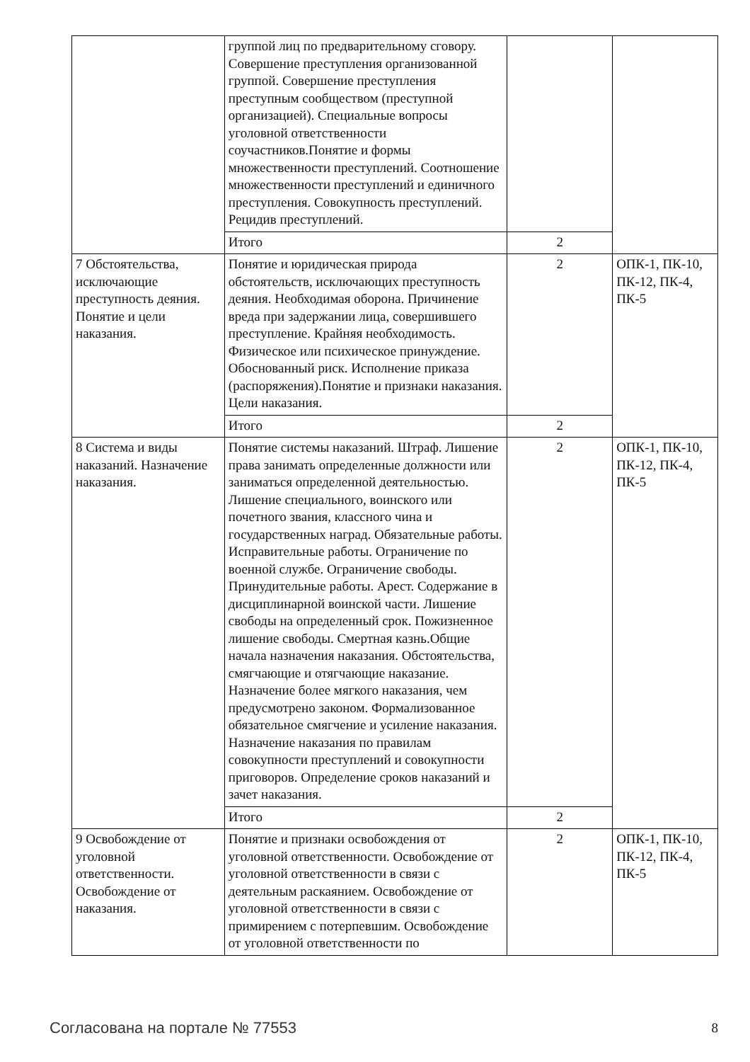| | группой лиц по предварительному сговору. Совершение преступления организованной группой. Совершение преступления преступным сообществом (преступной организацией). Специальные вопросы уголовной ответственности соучастников.Понятие и формы множественности преступлений. Соотношение множественности преступлений и единичного преступления. Совокупность преступлений. Рецидив преступлений. | | |
| | Итого | 2 | |
| 7 Обстоятельства, исключающие преступность деяния. Понятие и цели наказания. | Понятие и юридическая природа обстоятельств, исключающих преступность деяния. Необходимая оборона. Причинение вреда при задержании лица, совершившего преступление. Крайняя необходимость. Физическое или психическое принуждение. Обоснованный риск. Исполнение приказа (распоряжения).Понятие и признаки наказания. Цели наказания. | 2 | ОПК-1, ПК-10, ПК-12, ПК-4, ПК-5 |
| | Итого | 2 | |
| 8 Система и виды наказаний. Назначение наказания. | Понятие системы наказаний. Штраф. Лишение права занимать определенные должности или заниматься определенной деятельностью. Лишение специального, воинского или почетного звания, классного чина и государственных наград. Обязательные работы. Исправительные работы. Ограничение по военной службе. Ограничение свободы. Принудительные работы. Арест. Содержание в дисциплинарной воинской части. Лишение свободы на определенный срок. Пожизненное лишение свободы. Смертная казнь.Общие начала назначения наказания. Обстоятельства, смягчающие и отягчающие наказание. Назначение более мягкого наказания, чем предусмотрено законом. Формализованное обязательное смягчение и усиление наказания. Назначение наказания по правилам совокупности преступлений и совокупности приговоров. Определение сроков наказаний и зачет наказания. | 2 | ОПК-1, ПК-10, ПК-12, ПК-4, ПК-5 |
| | Итого | 2 | |
| 9 Освобождение от уголовной ответственности. Освобождение от наказания. | Понятие и признаки освобождения от уголовной ответственности. Освобождение от уголовной ответственности в связи с деятельным раскаянием. Освобождение от уголовной ответственности в связи с примирением с потерпевшим. Освобождение от уголовной ответственности по | 2 | ОПК-1, ПК-10, ПК-12, ПК-4, ПК-5 |
Согласована на портале № 77553 8